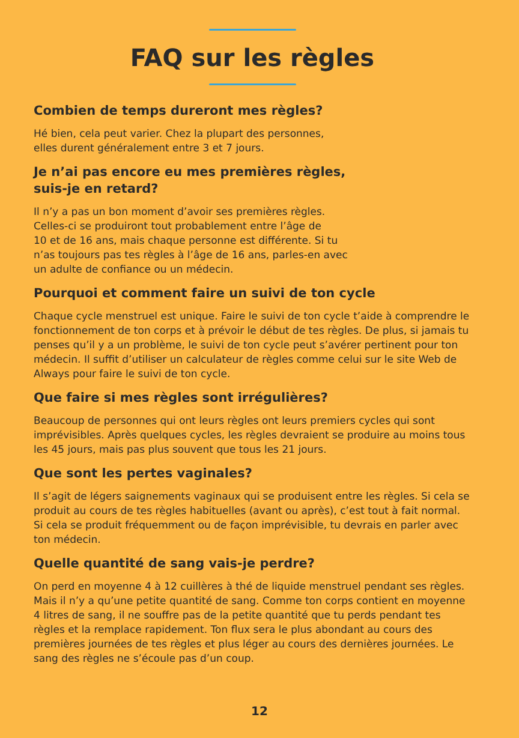FAQ sur les règles
Combien de temps dureront mes règles?
Hé bien, cela peut varier. Chez la plupart des personnes,
elles durent généralement entre 3 et 7 jours.
Je n’ai pas encore eu mes premières règles,
suis-je en retard?
Il n’y a pas un bon moment d’avoir ses premières règles.
Celles-ci se produiront tout probablement entre l’âge de
10 et de 16 ans, mais chaque personne est différente. Si tu
n’as toujours pas tes règles à l’âge de 16 ans, parles-en avec
un adulte de confiance ou un médecin.
Pourquoi et comment faire un suivi de ton cycle
Chaque cycle menstruel est unique. Faire le suivi de ton cycle t’aide à comprendre le fonctionnement de ton corps et à prévoir le début de tes règles. De plus, si jamais tu penses qu’il y a un problème, le suivi de ton cycle peut s’avérer pertinent pour ton médecin. Il suffit d’utiliser un calculateur de règles comme celui sur le site Web de Always pour faire le suivi de ton cycle.
Que faire si mes règles sont irrégulières?
Beaucoup de personnes qui ont leurs règles ont leurs premiers cycles qui sont imprévisibles. Après quelques cycles, les règles devraient se produire au moins tous les 45 jours, mais pas plus souvent que tous les 21 jours.
Que sont les pertes vaginales?
Il s’agit de légers saignements vaginaux qui se produisent entre les règles. Si cela se produit au cours de tes règles habituelles (avant ou après), c’est tout à fait normal. Si cela se produit fréquemment ou de façon imprévisible, tu devrais en parler avec ton médecin.
Quelle quantité de sang vais-je perdre?
On perd en moyenne 4 à 12 cuillères à thé de liquide menstruel pendant ses règles. Mais il n’y a qu’une petite quantité de sang. Comme ton corps contient en moyenne 4 litres de sang, il ne souffre pas de la petite quantité que tu perds pendant tes règles et la remplace rapidement. Ton flux sera le plus abondant au cours des premières journées de tes règles et plus léger au cours des dernières journées. Le sang des règles ne s’écoule pas d’un coup.
12